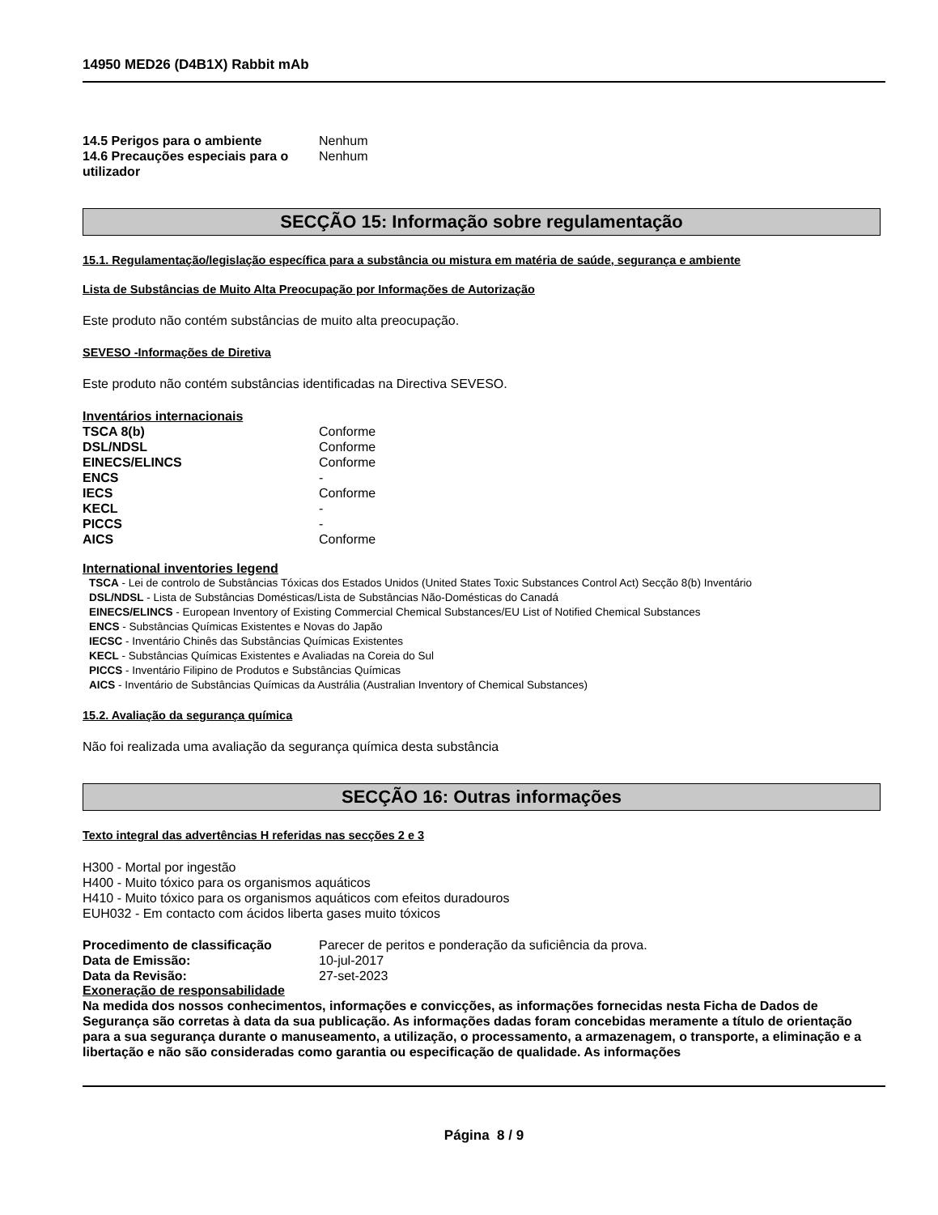14950 MED26 (D4B1X) Rabbit mAb
14.5 Perigos para o ambiente Nenhum
14.6 Precauções especiais para o utilizador
Nenhum
SECÇÃO 15: Informação sobre regulamentação
15.1. Regulamentação/legislação específica para a substância ou mistura em matéria de saúde, segurança e ambiente
Lista de Substâncias de Muito Alta Preocupação por Informações de Autorização
Este produto não contém substâncias de muito alta preocupação.
SEVESO -Informações de Diretiva
Este produto não contém substâncias identificadas na Directiva SEVESO.
Inventários internacionais
TSCA 8(b) Conforme
DSL/NDSL Conforme
EINECS/ELINCS Conforme
ENCS -
IECS Conforme
KECL -
PICCS -
AICS Conforme
International inventories legend
TSCA - Lei de controlo de Substâncias Tóxicas dos Estados Unidos (United States Toxic Substances Control Act) Secção 8(b) Inventário
DSL/NDSL - Lista de Substâncias Domésticas/Lista de Substâncias Não-Domésticas do Canadá
EINECS/ELINCS - European Inventory of Existing Commercial Chemical Substances/EU List of Notified Chemical Substances
ENCS - Substâncias Químicas Existentes e Novas do Japão
IECSC - Inventário Chinês das Substâncias Químicas Existentes
KECL - Substâncias Químicas Existentes e Avaliadas na Coreia do Sul
PICCS - Inventário Filipino de Produtos e Substâncias Químicas
AICS - Inventário de Substâncias Químicas da Austrália (Australian Inventory of Chemical Substances)
15.2. Avaliação da segurança química
Não foi realizada uma avaliação da segurança química desta substância
SECÇÃO 16: Outras informações
Texto integral das advertências H referidas nas secções 2 e 3
H300 - Mortal por ingestão
H400 - Muito tóxico para os organismos aquáticos
H410 - Muito tóxico para os organismos aquáticos com efeitos duradouros
EUH032 - Em contacto com ácidos liberta gases muito tóxicos
Procedimento de classificação Parecer de peritos e ponderação da suficiência da prova.
Data de Emissão: 10-jul-2017
Data da Revisão: 27-set-2023
Exoneração de responsabilidade
Na medida dos nossos conhecimentos, informações e convicções, as informações fornecidas nesta Ficha de Dados de Segurança são corretas à data da sua publicação. As informações dadas foram concebidas meramente a título de orientação para a sua segurança durante o manuseamento, a utilização, o processamento, a armazenagem, o transporte, a eliminação e a libertação e não são consideradas como garantia ou especificação de qualidade. As informações
Página 8 / 9